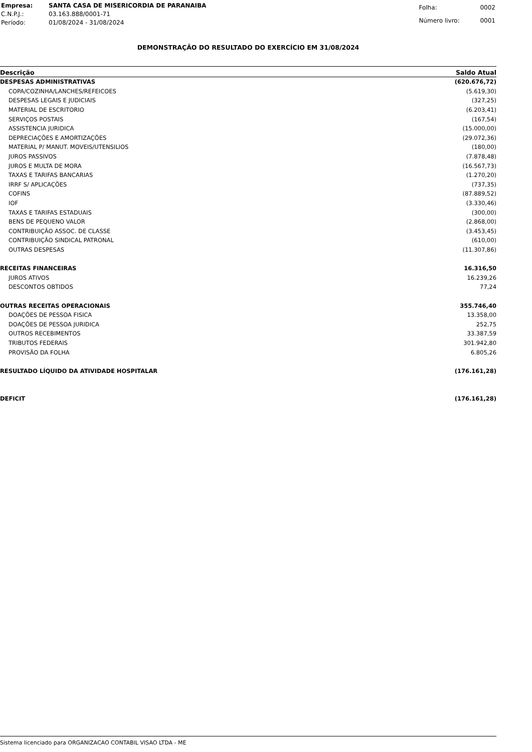| Empresa: | SANTA CASA DE MISERICORDIA DE PARANAIBA |
| C.N.P.J.: | 03.163.888/0001-71 |
| Período: | 01/08/2024 - 31/08/2024 |
| Folha: | 0002 |
| Número livro: | 0001 |
DEMONSTRAÇÃO DO RESULTADO DO EXERCÍCIO EM 31/08/2024
| Descrição | Saldo Atual |
| --- | --- |
| DESPESAS ADMINISTRATIVAS | (620.676,72) |
| COPA/COZINHA/LANCHES/REFEICOES | (5.619,30) |
| DESPESAS LEGAIS E JUDICIAIS | (327,25) |
| MATERIAL DE ESCRITORIO | (6.203,41) |
| SERVIÇOS POSTAIS | (167,54) |
| ASSISTENCIA JURIDICA | (15.000,00) |
| DEPRECIAÇÕES E AMORTIZAÇÕES | (29.072,36) |
| MATERIAL P/ MANUT. MOVEIS/UTENSILIOS | (180,00) |
| JUROS PASSIVOS | (7.878,48) |
| JUROS E MULTA DE MORA | (16.567,73) |
| TAXAS E TARIFAS BANCARIAS | (1.270,20) |
| IRRF S/ APLICAÇÕES | (737,35) |
| COFINS | (87.889,52) |
| IOF | (3.330,46) |
| TAXAS E TARIFAS ESTADUAIS | (300,00) |
| BENS DE PEQUENO VALOR | (2.868,00) |
| CONTRIBUIÇÃO ASSOC. DE CLASSE | (3.453,45) |
| CONTRIBUIÇÃO SINDICAL PATRONAL | (610,00) |
| OUTRAS DESPESAS | (11.307,86) |
| RECEITAS FINANCEIRAS | 16.316,50 |
| JUROS ATIVOS | 16.239,26 |
| DESCONTOS OBTIDOS | 77,24 |
| OUTRAS RECEITAS OPERACIONAIS | 355.746,40 |
| DOAÇÕES DE PESSOA FISICA | 13.358,00 |
| DOAÇÕES DE PESSOA JURIDICA | 252,75 |
| OUTROS RECEBIMENTOS | 33.387,59 |
| TRIBUTOS FEDERAIS | 301.942,80 |
| PROVISÃO DA FOLHA | 6.805,26 |
| RESULTADO LÍQUIDO DA ATIVIDADE HOSPITALAR | (176.161,28) |
| DEFICIT | (176.161,28) |
Sistema licenciado para ORGANIZACAO CONTABIL VISAO LTDA - ME